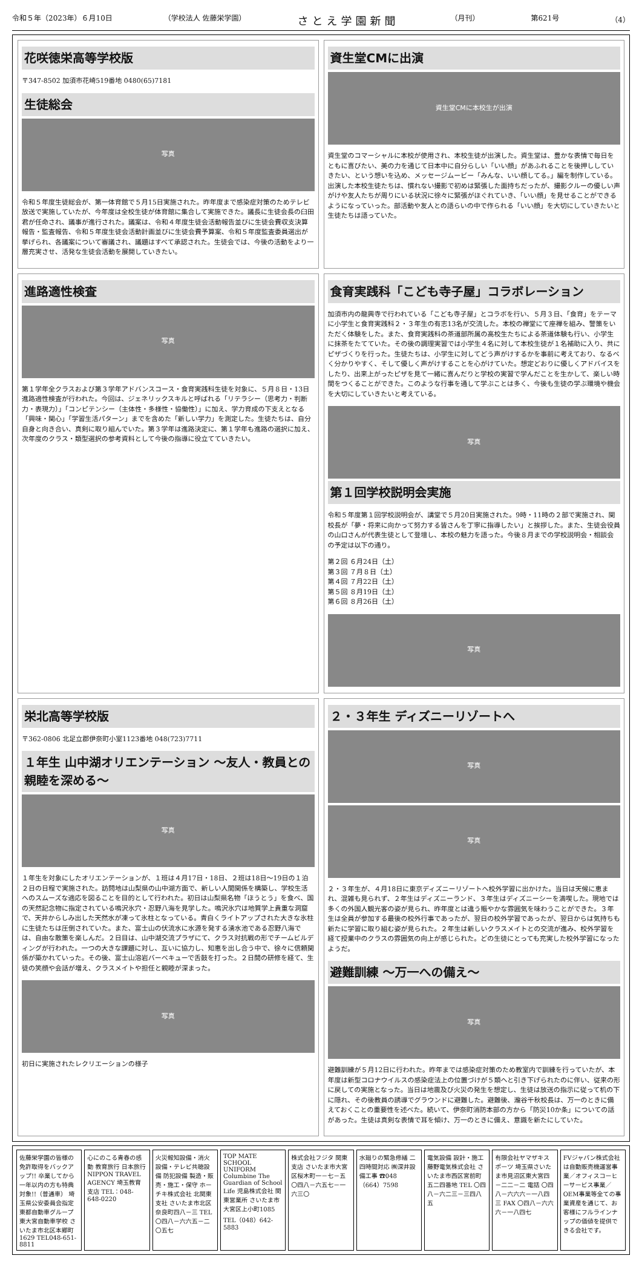令和５年（2023年）６月10日 （学校法人 佐藤栄学園） さとえ学園新聞 （月刊） 第621号 （4）
花咲徳栄高等学校版
〒347-8502 加須市花崎519番地 0480(65)7181
生徒総会
写真
令和５年度生徒総会が、第一体育館で５月15日実施された。昨年度まで感染症対策のためテレビ放送で実施していたが、今年度は全校生徒が体育館に集合して実施できた。議長に生徒会長の臼田君が任命され、議事が進行された。議案は、令和４年度生徒会活動報告並びに生徒会費収支決算報告・監査報告、令和５年度生徒会活動計画並びに生徒会費予算案、令和５年度監査委員選出が挙げられ、各議案について審議され、議題はすべて承認された。生徒会では、今後の活動をより一層充実させ、活発な生徒会活動を展開していきたい。
資生堂CMに出演
資生堂CMに本校生が出演
資生堂のコマーシャルに本校が使用され、本校生徒が出演した。資生堂は、豊かな表情で毎日をともに喜びたい、美の力を通じて日本中に自分らしい「いい顔」があふれることを後押ししていきたい、という想いを込め、メッセージムービー「みんな、いい顔してる。」編を制作している。出演した本校生徒たちは、慣れない撮影で初めは緊張した面持ちだったが、撮影クルーの優しい声がけや友人たちが周りにいる状況に徐々に緊張がほぐれていき、「いい顔」を見せることができるようになっていった。部活動や友人との語らいの中で作られる「いい顔」を大切にしていきたいと生徒たちは語っていた。
進路適性検査
写真
第１学年全クラスおよび第３学年アドバンスコース・食育実践科生徒を対象に、５月８日・13日進路適性検査が行われた。今回は、ジェネリックスキルと呼ばれる「リテラシー（思考力・判断力・表現力）」「コンピテンシー（主体性・多様性・協働性）」に加え、学力育成の下支えとなる「興味・関心」「学習生活パターン」までを含めた「新しい学力」を測定した。生徒たちは、自分自身と向き合い、真剣に取り組んでいた。第３学年は進路決定に、第１学年も進路の選択に加え、次年度のクラス・類型選択の参考資料として今後の指導に役立てていきたい。
食育実践科「こども寺子屋」コラボレーション
加須市内の龍興寺で行われている「こども寺子屋」とコラボを行い、５月３日、「食育」をテーマに小学生と食育実践科２・３年生の有志13名が交流した。本校の禅堂にて座禅を組み、警策をいただく体験をした。また、食育実践科の茶道部所属の高校生たちによる茶道体験も行い、小学生に抹茶をたてていた。その後の調理実習では小学生４名に対して本校生徒が１名補助に入り、共にピザづくりを行った。生徒たちは、小学生に対してどう声がけするかを事前に考えており、なるべく分かりやすく、そして優しく声がけすることを心がけていた。想定どおりに優しくアドバイスをしたり、出来上がったピザを見て一緒に喜んだりと学校の実習で学んだことを生かして、楽しい時間をつくることができた。このような行事を通して学ぶことは多く、今後も生徒の学ぶ環境や機会を大切にしていきたいと考えている。
写真
第１回学校説明会実施
令和５年度第１回学校説明会が、講堂で５月20日実施された。9時・11時の２部で実施され、関校長が「夢・将来に向かって努力する皆さんを丁寧に指導したい」と挨拶した。また、生徒会役員の山口さんが代表生徒として登壇し、本校の魅力を語った。今後８月までの学校説明会・相談会の予定は以下の通り。
第２回 ６月24日（土）
第３回 ７月８日（土）
第４回 ７月22日（土）
第５回 ８月19日（土）
第６回 ８月26日（土）
写真
栄北高等学校版
〒362-0806 北足立郡伊奈町小室1123番地 048(723)7711
１年生 山中湖オリエンテーション ～友人・教員との親睦を深める～
写真
１年生を対象にしたオリエンテーションが、１班は４月17日・18日、２班は18日～19日の１泊２日の日程で実施された。訪問地は山梨県の山中湖方面で、新しい人間関係を構築し、学校生活へのスムーズな適応を図ることを目的として行われた。初日は山梨県名物「ほうとう」を食べ、国の天然記念物に指定されている鳴沢氷穴・忍野八海を見学した。鳴沢氷穴は地質学上貴重な洞窟で、天井からしみ出した天然水が凍って氷柱となっている。青白くライトアップされた大きな氷柱に生徒たちは圧倒されていた。また、富士山の伏流水に水源を発する湧水池である忍野八海では、自由な散策を楽しんだ。２日目は、山中湖交流プラザにて、クラス対抗戦の形でチームビルディングが行われた。一つの大きな課題に対し、互いに協力し、知恵を出し合う中で、徐々に信頼関係が築かれていった。その後、富士山溶岩バーベキューで舌鼓を打った。２日間の研修を経て、生徒の笑顔や会話が増え、クラスメイトや担任と親睦が深まった。
写真
初日に実施されたレクリエーションの様子
２・３年生 ディズニーリゾートへ
写真
写真
２・３年生が、４月18日に東京ディズニーリゾートへ校外学習に出かけた。当日は天候に恵まれ、混雑も見られず、２年生はディズニーランド、３年生はディズニーシーを満喫した。現地では多くの外国人観光客の姿が見られ、昨年度とは違う賑やかな雰囲気を味わうことができた。３年生は全員が参加する最後の校外行事であったが、翌日の校外学習であったが、翌日からは気持ちも新たに学習に取り組む姿が見られた。２年生は新しいクラスメイトとの交流が進み、校外学習を経て授業中のクラスの雰囲気の向上が感じられた。どの生徒にとっても充実した校外学習になったようだ。
避難訓練 ～万一への備え～
写真
避難訓練が５月12日に行われた。昨年までは感染症対策のため教室内で訓練を行っていたが、本年度は新型コロナウイルスの感染症法上の位置づけが５類へと引き下げられたのに伴い、従来の形に戻しての実施となった。当日は地震及び火災の発生を想定し、生徒は放送の指示に従って机の下に隠れ、その後教員の誘導でグラウンドに避難した。避難後、瀧谷千秋校長は、万一のときに備えておくことの重要性を述べた。続いて、伊奈町消防本部の方から「防災10か条」についての話があった。生徒は真剣な表情で耳を傾け、万一のときに備え、意識を新たにしていた。
佐藤栄学園の皆様の免許取得をバックアップ!! 卒業してから一年以内の方も特典対象!!（普通車） 埼玉県公安委員会指定 東都自動車グループ 東大宮自動車学校 さいたま市北区本郷町1629 TEL048-651-8811
心にのこる青春の感動 教育旅行 日本旅行 NIPPON TRAVEL AGENCY 埼玉教育支店 TEL：048-648-0220
火災報知設備・消火設備・テレビ共聴設備 防犯設備 製造・販売・施工・保守 ホーチキ株式会社 北関東支社 さいたま市北区奈良町四八－三 TEL 〇四八－六六五－二〇五七
TOP MATE SCHOOL UNIFORM Columbine The Guardian of School Life 児島株式会社 関東営業所 さいたま市大宮区上小町1085 TEL（048）642-5883
株式会社フジタ 関東支店 さいたま市大宮区桜木町一－七－五 〇四八－六五七－一六三〇
水廻りの緊急修繕 二四時間対応 ㈱深井設備工事 ☎048（664）7598
電気設備 設計・施工 藤野電気株式会社 さいたま市西区宮前町五二四番地 TEL 〇四八－六二三－三四八五
有限会社ヤマザキスポーツ 埼玉県さいたま市見沼区東大宮四－二二－二 電話 〇四八－六六六－一八四三 FAX 〇四八－六六六－一八四七
FVジャパン株式会社は自動販売機運営事業／オフィスコーヒーサービス事業／OEM事業等全ての事業資産を通じて、お客様にフルラインナップの価値を提供できる会社です。